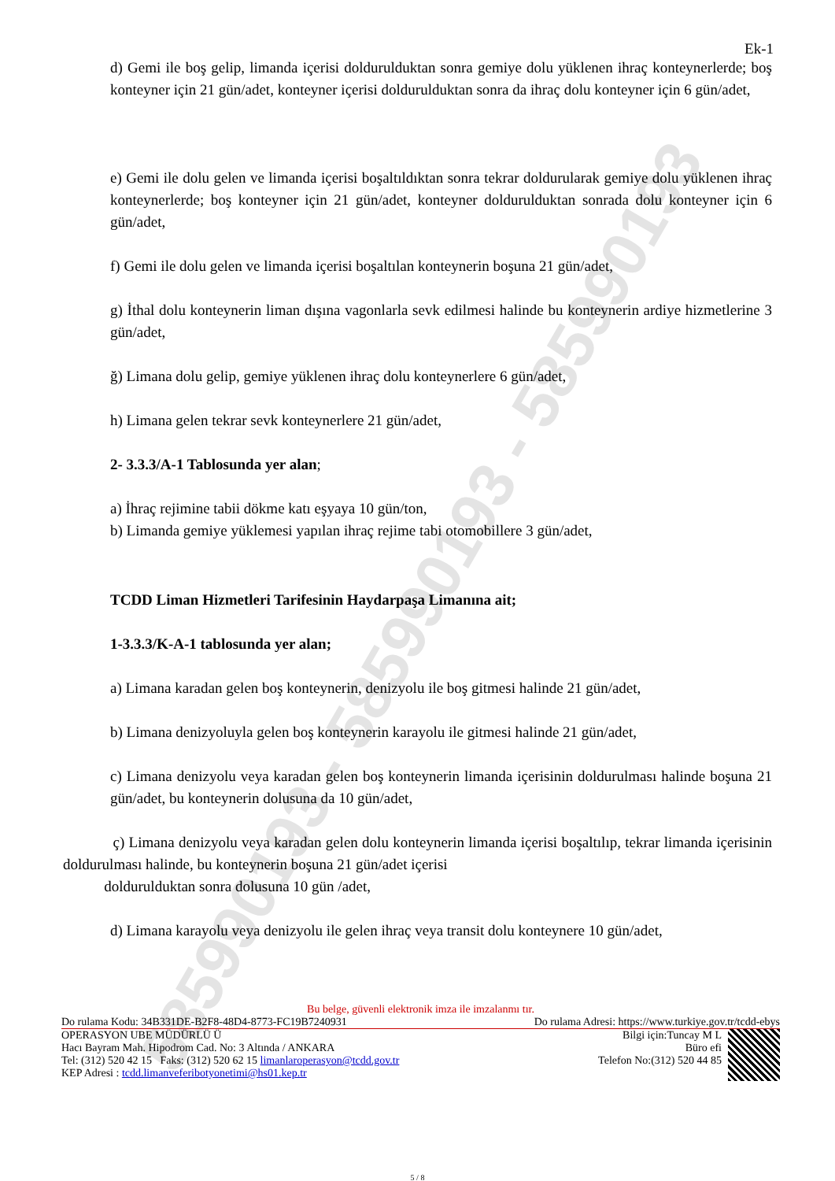58599019​3 - 585990193 - 585990193
Ek-1
d) Gemi ile boş gelip, limanda içerisi doldurulduktan sonra gemiye dolu yüklenen ihraç konteynerlerde; boş konteyner için 21 gün/adet, konteyner içerisi doldurulduktan sonra da ihraç dolu konteyner için 6 gün/adet,
e) Gemi ile dolu gelen ve limanda içerisi boşaltıldıktan sonra tekrar doldurularak gemiye dolu yüklenen ihraç konteynerlerde; boş konteyner için 21 gün/adet, konteyner doldurulduktan sonrada dolu konteyner için 6 gün/adet,
f) Gemi ile dolu gelen ve limanda içerisi boşaltılan konteynerin boşuna 21 gün/adet,
g) İthal dolu konteynerin liman dışına vagonlarla sevk edilmesi halinde bu konteynerin ardiye hizmetlerine 3 gün/adet,
ğ) Limana dolu gelip, gemiye yüklenen ihraç dolu konteynerlere 6 gün/adet,
h) Limana gelen tekrar sevk konteynerlere 21 gün/adet,
2- 3.3.3/A-1 Tablosunda yer alan;
a) İhraç rejimine tabii dökme katı eşyaya 10 gün/ton,
b) Limanda gemiye yüklemesi yapılan ihraç rejime tabi otomobillere 3 gün/adet,
TCDD Liman Hizmetleri Tarifesinin Haydarpaşa Limanına ait;
1-3.3.3/K-A-1 tablosunda yer alan;
a) Limana karadan gelen boş konteynerin, denizyolu ile boş gitmesi halinde 21 gün/adet,
b) Limana denizyoluyla gelen boş konteynerin karayolu ile gitmesi halinde 21 gün/adet,
c) Limana denizyolu veya karadan gelen boş konteynerin limanda içerisinin doldurulması halinde boşuna 21 gün/adet, bu konteynerin dolusuna da 10 gün/adet,
ç) Limana denizyolu veya karadan gelen dolu konteynerin limanda içerisi boşaltılıp, tekrar limanda içerisinin doldurulması halinde, bu konteynerin boşuna 21 gün/adet içerisi
doldurulduktan sonra dolusuna 10 gün /adet,
d) Limana karayolu veya denizyolu ile gelen ihraç veya transit dolu konteynere 10 gün/adet,
Bu belge, güvenli elektronik imza ile imzalanmı tır.
Do rulama Kodu: 34B331DE-B2F8-48D4-8773-FC19B7240931 Do rulama Adresi: https://www.turkiye.gov.tr/tcdd-ebys
OPERASYON UBE MÜDÜRLÜ Ü
Hacı Bayram Mah. Hipodrom Cad. No: 3 Altında / ANKARA
Tel: (312) 520 42 15 Faks: (312) 520 62 15 limanlaroperasyon@tcdd.gov.tr
KEP Adresi : tcdd.limanveferibotyonetimi@hs01.kep.tr
Bilgi için:Tuncay M L
Büro efi
Telefon No:(312) 520 44 85
5 / 8